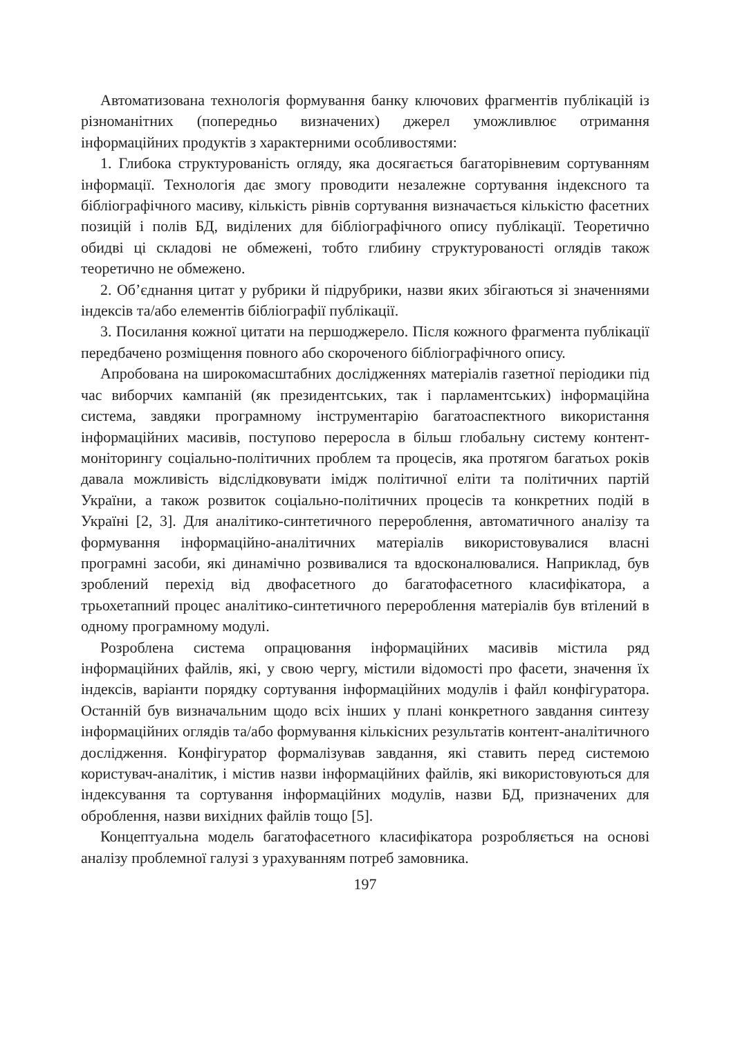Автоматизована технологія формування банку ключових фрагментів публікацій із різноманітних (попередньо визначених) джерел уможливлює отримання інформаційних продуктів з характерними особливостями:
1. Глибока структурованість огляду, яка досягається багаторівневим сортуванням інформації. Технологія дає змогу проводити незалежне сортування індексного та бібліографічного масиву, кількість рівнів сортування визначається кількістю фасетних позицій і полів БД, виділених для бібліографічного опису публікації. Теоретично обидві ці складові не обмежені, тобто глибину структурованості оглядів також теоретично не обмежено.
2. Об’єднання цитат у рубрики й підрубрики, назви яких збігаються зі значеннями індексів та/або елементів бібліографії публікації.
3. Посилання кожної цитати на першоджерело. Після кожного фрагмента публікації передбачено розміщення повного або скороченого бібліографічного опису.
Апробована на широкомасштабних дослідженнях матеріалів газетної періодики під час виборчих кампаній (як президентських, так і парламентських) інформаційна система, завдяки програмному інструментарію багатоаспектного використання інформаційних масивів, поступово переросла в більш глобальну систему контент-моніторингу соціально-політичних проблем та процесів, яка протягом багатьох років давала можливість відслідковувати імідж політичної еліти та політичних партій України, а також розвиток соціально-політичних процесів та конкретних подій в Україні [2, 3]. Для аналітико-синтетичного перероблення, автоматичного аналізу та формування інформаційно-аналітичних матеріалів використовувалися власні програмні засоби, які динамічно розвивалися та вдосконалювалися. Наприклад, був зроблений перехід від двофасетного до багатофасетного класифікатора, а трьохетапний процес аналітико-синтетичного перероблення матеріалів був втілений в одному програмному модулі.
Розроблена система опрацювання інформаційних масивів містила ряд інформаційних файлів, які, у свою чергу, містили відомості про фасети, значення їх індексів, варіанти порядку сортування інформаційних модулів і файл конфігуратора. Останній був визначальним щодо всіх інших у плані конкретного завдання синтезу інформаційних оглядів та/або формування кількісних результатів контент-аналітичного дослідження. Конфігуратор формалізував завдання, які ставить перед системою користувач-аналітик, і містив назви інформаційних файлів, які використовуються для індексування та сортування інформаційних модулів, назви БД, призначених для оброблення, назви вихідних файлів тощо [5].
Концептуальна модель багатофасетного класифікатора розробляється на основі аналізу проблемної галузі з урахуванням потреб замовника.
197